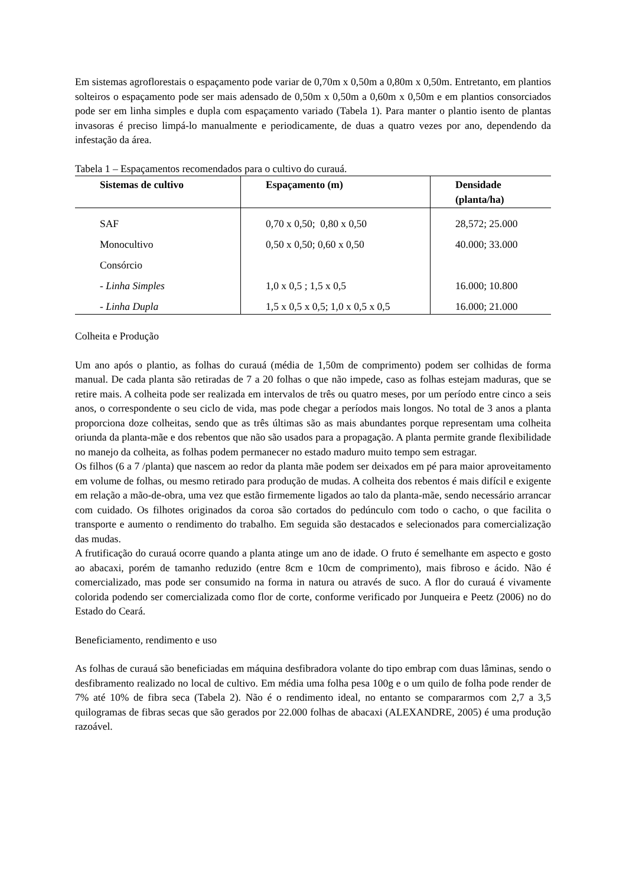Em sistemas agroflorestais o espaçamento pode variar de 0,70m x 0,50m a 0,80m x 0,50m. Entretanto, em plantios solteiros o espaçamento pode ser mais adensado de 0,50m x 0,50m a 0,60m x 0,50m e em plantios consorciados pode ser em linha simples e dupla com espaçamento variado (Tabela 1). Para manter o plantio isento de plantas invasoras é preciso limpá-lo manualmente e periodicamente, de duas a quatro vezes por ano, dependendo da infestação da área.
Tabela 1 – Espaçamentos recomendados para o cultivo do curauá.
| Sistemas de cultivo | Espaçamento (m) | Densidade (planta/ha) |
| --- | --- | --- |
| SAF | 0,70 x 0,50; 0,80 x 0,50 | 28,572; 25.000 |
| Monocultivo | 0,50 x 0,50; 0,60 x 0,50 | 40.000; 33.000 |
| Consórcio | | |
| - Linha Simples | 1,0 x 0,5 ; 1,5 x 0,5 | 16.000; 10.800 |
| - Linha Dupla | 1,5 x 0,5 x 0,5; 1,0 x 0,5 x 0,5 | 16.000; 21.000 |
Colheita e Produção
Um ano após o plantio, as folhas do curauá (média de 1,50m de comprimento) podem ser colhidas de forma manual. De cada planta são retiradas de 7 a 20 folhas o que não impede, caso as folhas estejam maduras, que se retire mais. A colheita pode ser realizada em intervalos de três ou quatro meses, por um período entre cinco a seis anos, o correspondente o seu ciclo de vida, mas pode chegar a períodos mais longos. No total de 3 anos a planta proporciona doze colheitas, sendo que as três últimas são as mais abundantes porque representam uma colheita oriunda da planta-mãe e dos rebentos que não são usados para a propagação. A planta permite grande flexibilidade no manejo da colheita, as folhas podem permanecer no estado maduro muito tempo sem estragar.
Os filhos (6 a 7 /planta) que nascem ao redor da planta mãe podem ser deixados em pé para maior aproveitamento em volume de folhas, ou mesmo retirado para produção de mudas. A colheita dos rebentos é mais difícil e exigente em relação a mão-de-obra, uma vez que estão firmemente ligados ao talo da planta-mãe, sendo necessário arrancar com cuidado. Os filhotes originados da coroa são cortados do pedúnculo com todo o cacho, o que facilita o transporte e aumento o rendimento do trabalho. Em seguida são destacados e selecionados para comercialização das mudas.
A frutificação do curauá ocorre quando a planta atinge um ano de idade. O fruto é semelhante em aspecto e gosto ao abacaxi, porém de tamanho reduzido (entre 8cm e 10cm de comprimento), mais fibroso e ácido. Não é comercializado, mas pode ser consumido na forma in natura ou através de suco. A flor do curauá é vivamente colorida podendo ser comercializada como flor de corte, conforme verificado por Junqueira e Peetz (2006) no do Estado do Ceará.
Beneficiamento, rendimento e uso
As folhas de curauá são beneficiadas em máquina desfibradora volante do tipo embrap com duas lâminas, sendo o desfibramento realizado no local de cultivo. Em média uma folha pesa 100g e o um quilo de folha pode render de 7% até 10% de fibra seca (Tabela 2). Não é o rendimento ideal, no entanto se compararmos com 2,7 a 3,5 quilogramas de fibras secas que são gerados por 22.000 folhas de abacaxi (ALEXANDRE, 2005) é uma produção razoável.